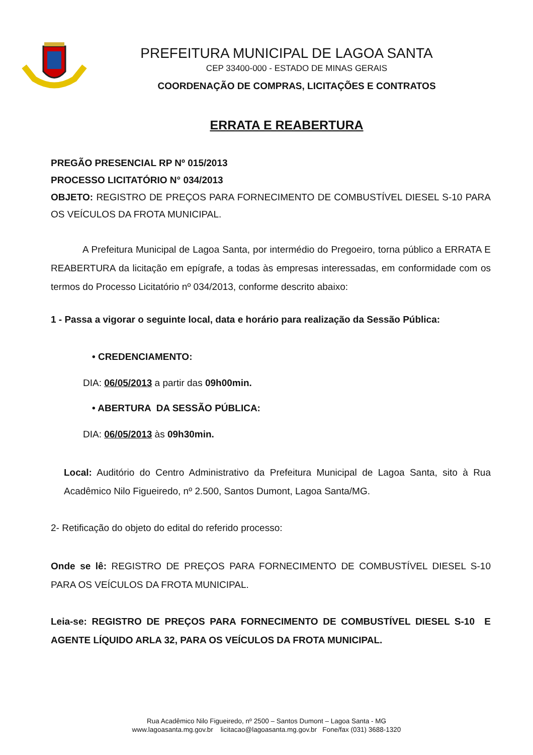PREFEITURA MUNICIPAL DE LAGOA SANTA
CEP 33400-000 - ESTADO DE MINAS GERAIS
COORDENAÇÃO DE COMPRAS, LICITAÇÕES E CONTRATOS
ERRATA E REABERTURA
PREGÃO PRESENCIAL RP Nº 015/2013
PROCESSO LICITATÓRIO N° 034/2013
OBJETO: REGISTRO DE PREÇOS PARA FORNECIMENTO DE COMBUSTÍVEL DIESEL S-10 PARA OS VEÍCULOS DA FROTA MUNICIPAL.
A Prefeitura Municipal de Lagoa Santa, por intermédio do Pregoeiro, torna público a ERRATA E REABERTURA da licitação em epígrafe, a todas às empresas interessadas, em conformidade com os termos do Processo Licitatório nº 034/2013, conforme descrito abaixo:
1 - Passa a vigorar o seguinte local, data e horário para realização da Sessão Pública:
• CREDENCIAMENTO:
DIA: 06/05/2013 a partir das 09h00min.
• ABERTURA DA SESSÃO PÚBLICA:
DIA: 06/05/2013 às 09h30min.
Local: Auditório do Centro Administrativo da Prefeitura Municipal de Lagoa Santa, sito à Rua Acadêmico Nilo Figueiredo, nº 2.500, Santos Dumont, Lagoa Santa/MG.
2- Retificação do objeto do edital do referido processo:
Onde se lê: REGISTRO DE PREÇOS PARA FORNECIMENTO DE COMBUSTÍVEL DIESEL S-10 PARA OS VEÍCULOS DA FROTA MUNICIPAL.
Leia-se: REGISTRO DE PREÇOS PARA FORNECIMENTO DE COMBUSTÍVEL DIESEL S-10 E AGENTE LÍQUIDO ARLA 32, PARA OS VEÍCULOS DA FROTA MUNICIPAL.
Rua Acadêmico Nilo Figueiredo, nº 2500 – Santos Dumont – Lagoa Santa - MG
www.lagoasanta.mg.gov.br licitacao@lagoasanta.mg.gov.br Fone/fax (031) 3688-1320